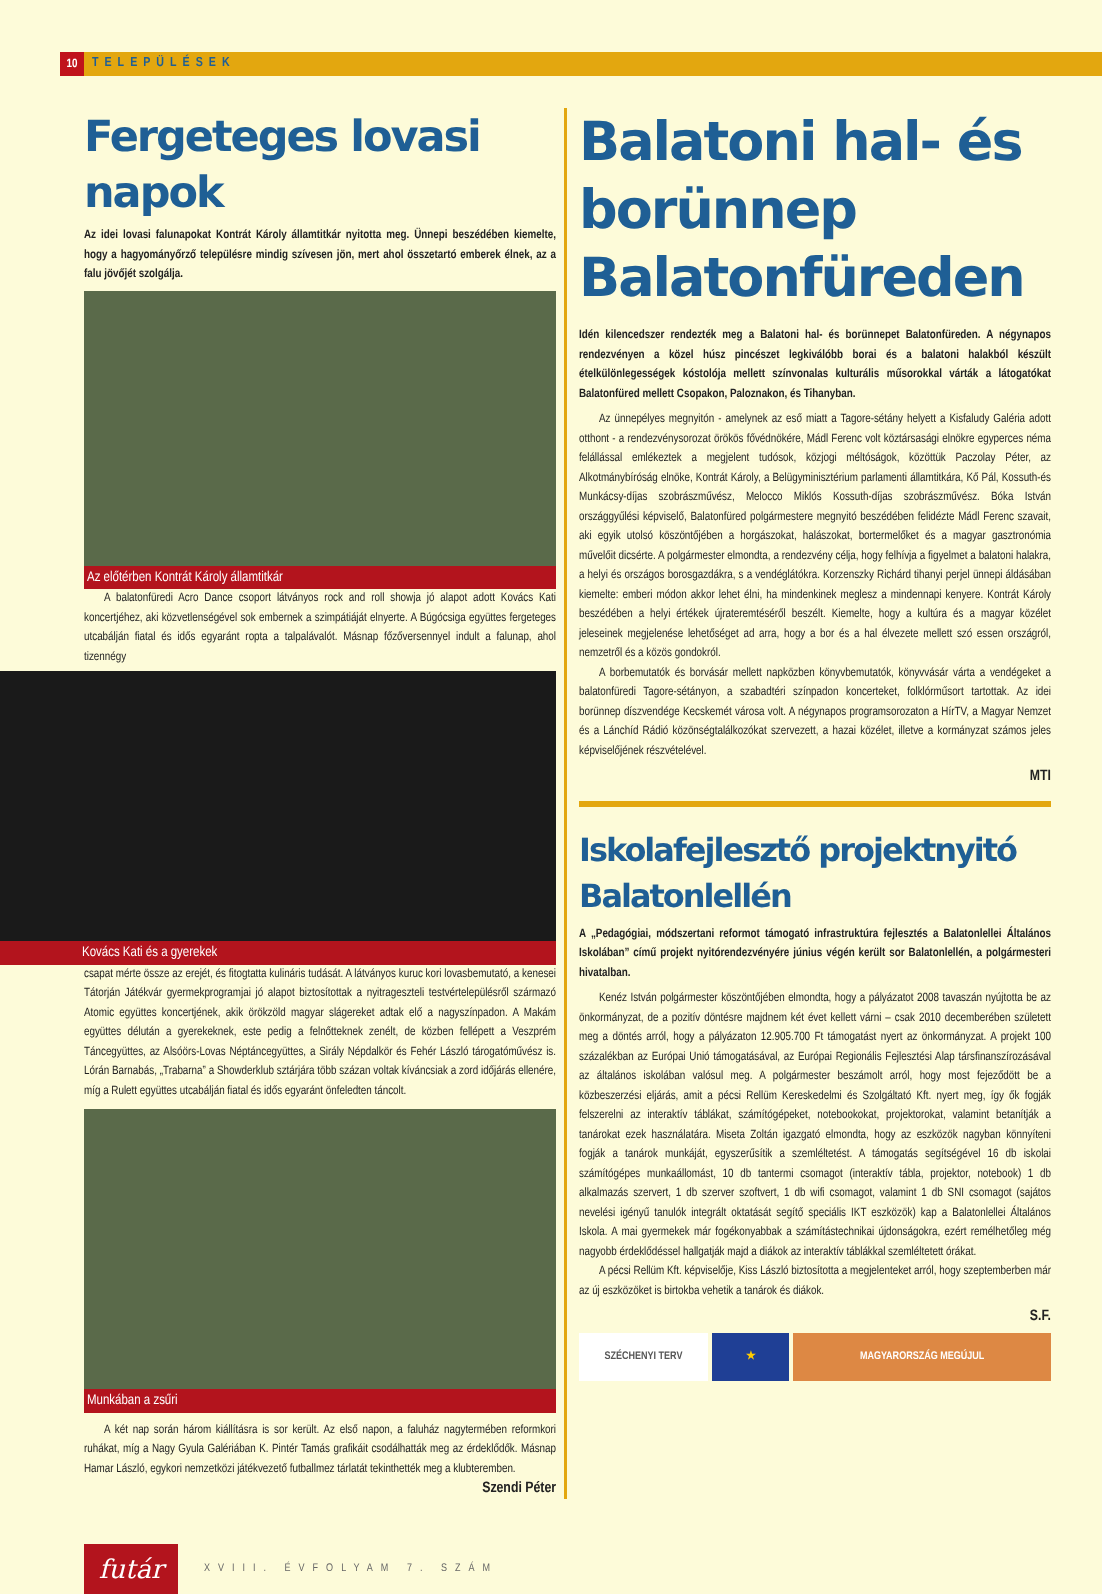10 TELEPÜLÉSEK
Fergeteges lovasi napok
Az idei lovasi falunapokat Kontrát Károly államtitkár nyitotta meg. Ünnepi beszédében kiemelte, hogy a hagyományőrző településre mindig szívesen jön, mert ahol összetartó emberek élnek, az a falu jövőjét szolgálja.
Az előtérben Kontrát Károly államtitkár
A balatonfüredi Acro Dance csoport látványos rock and roll showja jó alapot adott Kovács Kati koncertjéhez, aki közvetlenségével sok embernek a szimpátiáját elnyerte. A Búgócsiga együttes fergeteges utcabálján fiatal és idős egyaránt ropta a talpalávalót. Másnap főzőversennyel indult a falunap, ahol tizennégy
Kovács Kati és a gyerekek
csapat mérte össze az erejét, és fitogtatta kulináris tudását. A látványos kuruc kori lovasbemutató, a kenesei Tátorján Játékvár gyermekprogramjai jó alapot biztosítottak a nyitrageszteli testvértelepülésről származó Atomic együttes koncertjének, akik örökzöld magyar slágereket adtak elő a nagyszínpadon. A Makám együttes délután a gyerekeknek, este pedig a felnőtteknek zenélt, de közben fellépett a Veszprém Táncegyüttes, az Alsóörs-Lovas Néptáncegyüttes, a Sirály Népdalkör és Fehér László tárogatóművész is. Lórán Barnabás, „Trabarna” a Showderklub sztárjára több százan voltak kíváncsiak a zord időjárás ellenére, míg a Rulett együttes utcabálján fiatal és idős egyaránt önfeledten táncolt.
Munkában a zsűri
A két nap során három kiállításra is sor került. Az első napon, a faluház nagytermében reformkori ruhákat, míg a Nagy Gyula Galériában K. Pintér Tamás grafikáit csodálhatták meg az érdeklődők. Másnap Hamar László, egykori nemzetközi játékvezető futballmez tárlatát tekinthették meg a klubteremben.
Szendi Péter
Balatoni hal- és borünnep Balatonfüreden
Idén kilencedszer rendezték meg a Balatoni hal- és borünnepet Balatonfüreden. A négynapos rendezvényen a közel húsz pincészet legkiválóbb borai és a balatoni halakból készült ételkülönlegességek kóstolója mellett színvonalas kulturális műsorokkal várták a látogatókat Balatonfüred mellett Csopakon, Paloznakon, és Tihanyban.
Az ünnepélyes megnyitón - amelynek az eső miatt a Tagore-sétány helyett a Kisfaludy Galéria adott otthont - a rendezvénysorozat örökös fővédnökére, Mádl Ferenc volt köztársasági elnökre egyperces néma felállással emlékeztek a megjelent tudósok, közjogi méltóságok, közöttük Paczolay Péter, az Alkotmánybíróság elnöke, Kontrát Károly, a Belügyminisztérium parlamenti államtitkára, Kő Pál, Kossuth-és Munkácsy-díjas szobrászművész, Melocco Miklós Kossuth-díjas szobrászművész. Bóka István országgyűlési képviselő, Balatonfüred polgármestere megnyitó beszédében felidézte Mádl Ferenc szavait, aki egyik utolsó köszöntőjében a horgászokat, halászokat, bortermelőket és a magyar gasztronómia művelőit dicsérte. A polgármester elmondta, a rendezvény célja, hogy felhívja a figyelmet a balatoni halakra, a helyi és országos borosgazdákra, s a vendéglátókra. Korzenszky Richárd tihanyi perjel ünnepi áldásában kiemelte: emberi módon akkor lehet élni, ha mindenkinek meglesz a mindennapi kenyere. Kontrát Károly beszédében a helyi értékek újrateremtéséről beszélt. Kiemelte, hogy a kultúra és a magyar közélet jeleseinek megjelenése lehetőséget ad arra, hogy a bor és a hal élvezete mellett szó essen országról, nemzetről és a közös gondokról.
A borbemutatók és borvásár mellett napközben könyvbemutatók, könyvvásár várta a vendégeket a balatonfüredi Tagore-sétányon, a szabadtéri színpadon koncerteket, folklórműsort tartottak. Az idei borünnep díszvendége Kecskemét városa volt. A négynapos programsorozaton a HírTV, a Magyar Nemzet és a Lánchíd Rádió közönségtalálkozókat szervezett, a hazai közélet, illetve a kormányzat számos jeles képviselőjének részvételével.
MTI
Iskolafejlesztő projektnyitó Balatonlellén
A „Pedagógiai, módszertani reformot támogató infrastruktúra fejlesztés a Balatonlellei Általános Iskolában” című projekt nyitórendezvényére június végén került sor Balatonlellén, a polgármesteri hivatalban.
Kenéz István polgármester köszöntőjében elmondta, hogy a pályázatot 2008 tavaszán nyújtotta be az önkormányzat, de a pozitív döntésre majdnem két évet kellett várni – csak 2010 decemberében született meg a döntés arról, hogy a pályázaton 12.905.700 Ft támogatást nyert az önkormányzat. A projekt 100 százalékban az Európai Unió támogatásával, az Európai Regionális Fejlesztési Alap társfinanszírozásával az általános iskolában valósul meg. A polgármester beszámolt arról, hogy most fejeződött be a közbeszerzési eljárás, amit a pécsi Rellüm Kereskedelmi és Szolgáltató Kft. nyert meg, így ők fogják felszerelni az interaktív táblákat, számítógépeket, notebookokat, projektorokat, valamint betanítják a tanárokat ezek használatára. Miseta Zoltán igazgató elmondta, hogy az eszközök nagyban könnyíteni fogják a tanárok munkáját, egyszerűsítik a szemléltetést. A támogatás segítségével 16 db iskolai számítógépes munkaállomást, 10 db tantermi csomagot (interaktív tábla, projektor, notebook) 1 db alkalmazás szervert, 1 db szerver szoftvert, 1 db wifi csomagot, valamint 1 db SNI csomagot (sajátos nevelési igényű tanulók integrált oktatását segítő speciális IKT eszközök) kap a Balatonlellei Általános Iskola. A mai gyermekek már fogékonyabbak a számítástechnikai újdonságokra, ezért remélhetőleg még nagyobb érdeklődéssel hallgatják majd a diákok az interaktív táblákkal szemléltetett órákat.
A pécsi Rellüm Kft. képviselője, Kiss László biztosította a megjelenteket arról, hogy szeptemberben már az új eszközöket is birtokba vehetik a tanárok és diákok.
S.F.
SZÉCHENYI TERV ★ MAGYARORSZÁG MEGÚJUL
futár
XVIII. ÉVFOLYAM 7. SZÁM